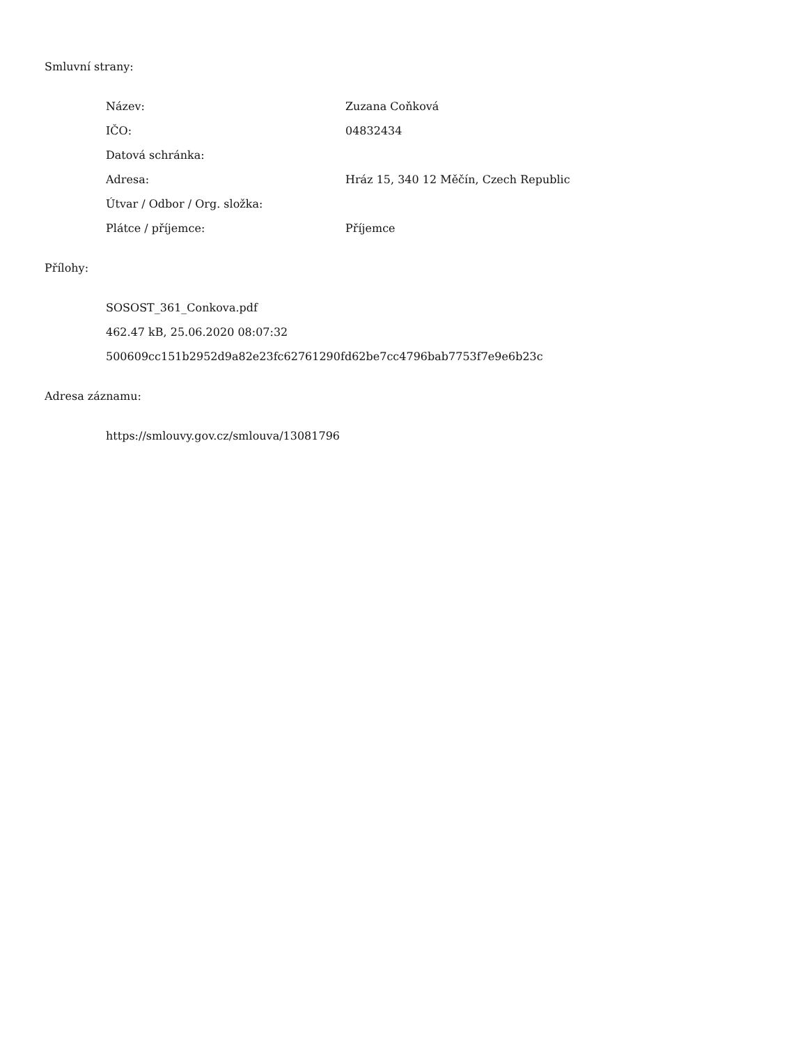Smluvní strany:
| Název: | Zuzana Coňková |
| IČO: | 04832434 |
| Datová schránka: | |
| Adresa: | Hráz 15, 340 12 Měčín, Czech Republic |
| Útvar / Odbor / Org. složka: | |
| Plátce / příjemce: | Příjemce |
Přílohy:
SOSOST_361_Conkova.pdf
462.47 kB, 25.06.2020 08:07:32
500609cc151b2952d9a82e23fc62761290fd62be7cc4796bab7753f7e9e6b23c
Adresa záznamu:
https://smlouvy.gov.cz/smlouva/13081796